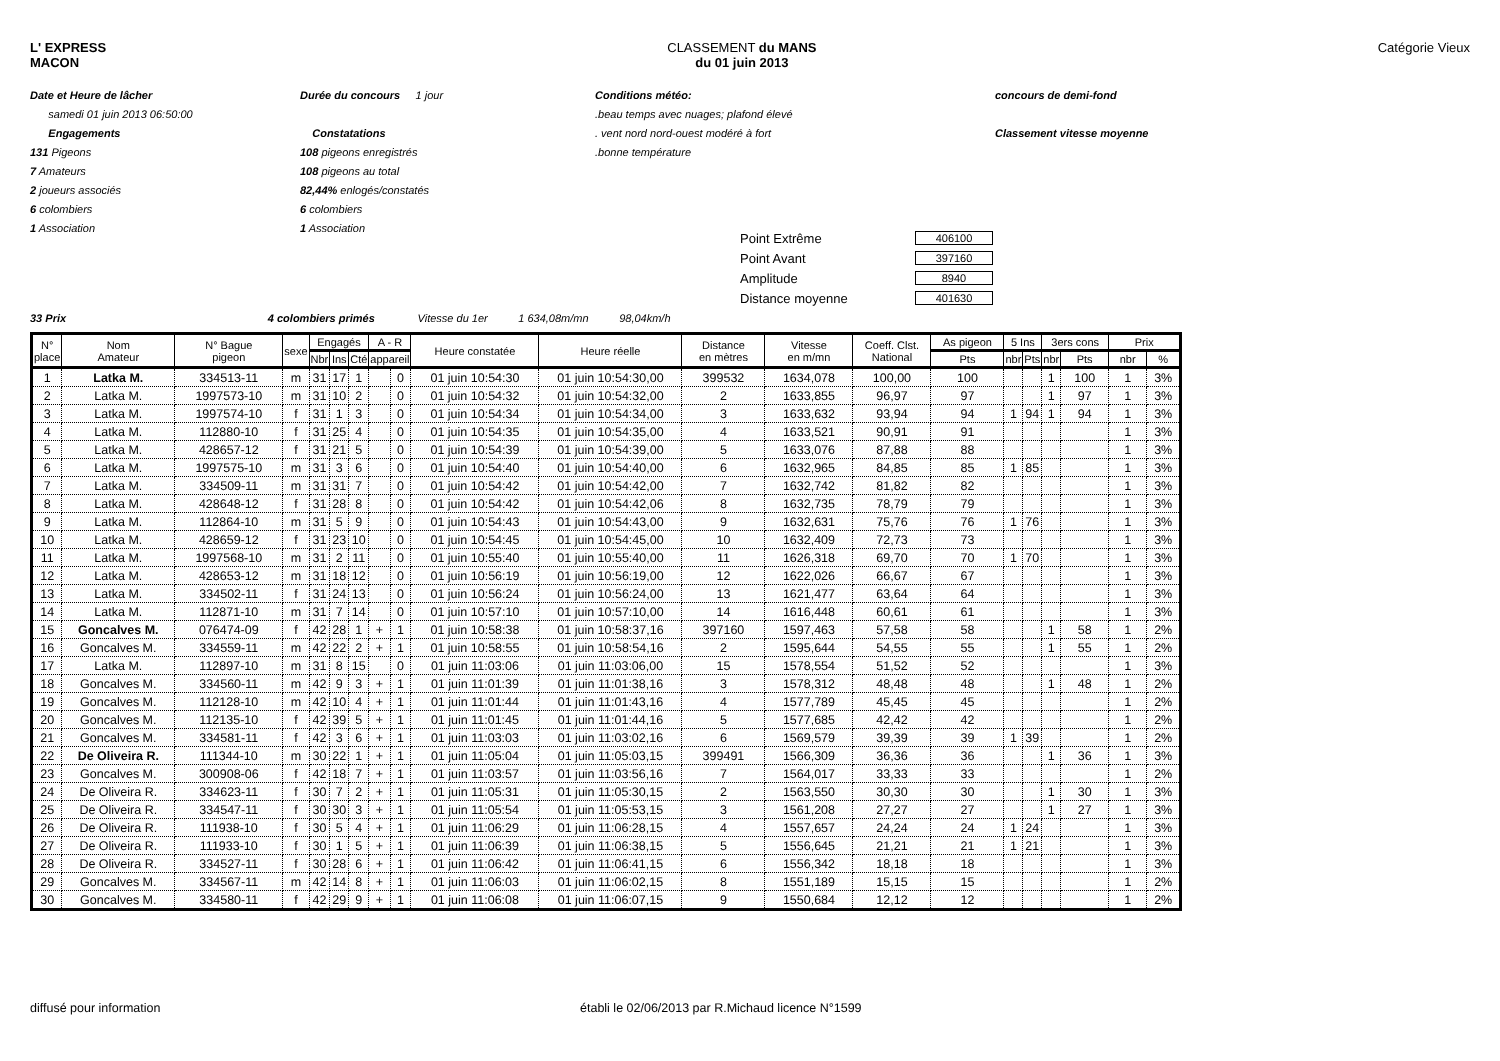L' EXPRESS
MACON
CLASSEMENT du MANS
du 01 juin 2013
Catégorie Vieux
Date et Heure de lâcher
samedi 01 juin 2013 06:50:00
Engagements
131 Pigeons
7 Amateurs
2 joueurs associés
6 colombiers
1 Association
Durée du concours 1 jour
Constatations
108 pigeons enregistrés
108 pigeons au total
82,44% enlogés/constatés
6 colombiers
1 Association
Conditions météo:
.beau temps avec nuages; plafond élevé
. vent nord nord-ouest modéré à fort
.bonne température
concours de demi-fond
Classement vitesse moyenne
Point Extrême 406100
Point Avant 397160
Amplitude 8940
Distance moyenne 401630
33 Prix 4 colombiers primés Vitesse du 1er 1 634,08m/mn 98,04km/h
| N° place | Nom Amateur | N° Bague pigeon | sexe | Engagés | | | A - R | | Heure constatée | Heure réelle | Distance en mètres | Vitesse en m/mn | Coeff. Clst. National | As pigeon | 5 Ins | | 3ers cons | | Prix | |
| --- | --- | --- | --- | --- | --- | --- | --- | --- | --- | --- | --- | --- | --- | --- | --- | --- | --- | --- | --- | --- |
| | | | | Nbr | Ins | Cté | appareil | | | | | | | Pts | nbr | Pts | nbr | Pts | nbr | % |
| 1 | Latka M. | 334513-11 | m | 31 | 17 | 1 | | 0 | 01 juin 10:54:30 | 01 juin 10:54:30,00 | 399532 | 1634,078 | 100,00 | 100 | | | 1 | 100 | 1 | 3% |
| 2 | Latka M. | 1997573-10 | m | 31 | 10 | 2 | | 0 | 01 juin 10:54:32 | 01 juin 10:54:32,00 | 2 | 1633,855 | 96,97 | 97 | | | 1 | 97 | 1 | 3% |
| 3 | Latka M. | 1997574-10 | f | 31 | 1 | 3 | | 0 | 01 juin 10:54:34 | 01 juin 10:54:34,00 | 3 | 1633,632 | 93,94 | 94 | 1 | 94 | 1 | 94 | 1 | 3% |
| 4 | Latka M. | 112880-10 | f | 31 | 25 | 4 | | 0 | 01 juin 10:54:35 | 01 juin 10:54:35,00 | 4 | 1633,521 | 90,91 | 91 | | | | | 1 | 3% |
| 5 | Latka M. | 428657-12 | f | 31 | 21 | 5 | | 0 | 01 juin 10:54:39 | 01 juin 10:54:39,00 | 5 | 1633,076 | 87,88 | 88 | | | | | 1 | 3% |
| 6 | Latka M. | 1997575-10 | m | 31 | 3 | 6 | | 0 | 01 juin 10:54:40 | 01 juin 10:54:40,00 | 6 | 1632,965 | 84,85 | 85 | 1 | 85 | | | 1 | 3% |
| 7 | Latka M. | 334509-11 | m | 31 | 31 | 7 | | 0 | 01 juin 10:54:42 | 01 juin 10:54:42,00 | 7 | 1632,742 | 81,82 | 82 | | | | | 1 | 3% |
| 8 | Latka M. | 428648-12 | f | 31 | 28 | 8 | | 0 | 01 juin 10:54:42 | 01 juin 10:54:42,06 | 8 | 1632,735 | 78,79 | 79 | | | | | 1 | 3% |
| 9 | Latka M. | 112864-10 | m | 31 | 5 | 9 | | 0 | 01 juin 10:54:43 | 01 juin 10:54:43,00 | 9 | 1632,631 | 75,76 | 76 | 1 | 76 | | | 1 | 3% |
| 10 | Latka M. | 428659-12 | f | 31 | 23 | 10 | | 0 | 01 juin 10:54:45 | 01 juin 10:54:45,00 | 10 | 1632,409 | 72,73 | 73 | | | | | 1 | 3% |
| 11 | Latka M. | 1997568-10 | m | 31 | 2 | 11 | | 0 | 01 juin 10:55:40 | 01 juin 10:55:40,00 | 11 | 1626,318 | 69,70 | 70 | 1 | 70 | | | 1 | 3% |
| 12 | Latka M. | 428653-12 | m | 31 | 18 | 12 | | 0 | 01 juin 10:56:19 | 01 juin 10:56:19,00 | 12 | 1622,026 | 66,67 | 67 | | | | | 1 | 3% |
| 13 | Latka M. | 334502-11 | f | 31 | 24 | 13 | | 0 | 01 juin 10:56:24 | 01 juin 10:56:24,00 | 13 | 1621,477 | 63,64 | 64 | | | | | 1 | 3% |
| 14 | Latka M. | 112871-10 | m | 31 | 7 | 14 | | 0 | 01 juin 10:57:10 | 01 juin 10:57:10,00 | 14 | 1616,448 | 60,61 | 61 | | | | | 1 | 3% |
| 15 | Goncalves M. | 076474-09 | f | 42 | 28 | 1 | + | 1 | 01 juin 10:58:38 | 01 juin 10:58:37,16 | 397160 | 1597,463 | 57,58 | 58 | | | 1 | 58 | 1 | 2% |
| 16 | Goncalves M. | 334559-11 | m | 42 | 22 | 2 | + | 1 | 01 juin 10:58:55 | 01 juin 10:58:54,16 | 2 | 1595,644 | 54,55 | 55 | | | 1 | 55 | 1 | 2% |
| 17 | Latka M. | 112897-10 | m | 31 | 8 | 15 | | 0 | 01 juin 11:03:06 | 01 juin 11:03:06,00 | 15 | 1578,554 | 51,52 | 52 | | | | | 1 | 3% |
| 18 | Goncalves M. | 334560-11 | m | 42 | 9 | 3 | + | 1 | 01 juin 11:01:39 | 01 juin 11:01:38,16 | 3 | 1578,312 | 48,48 | 48 | | | 1 | 48 | 1 | 2% |
| 19 | Goncalves M. | 112128-10 | m | 42 | 10 | 4 | + | 1 | 01 juin 11:01:44 | 01 juin 11:01:43,16 | 4 | 1577,789 | 45,45 | 45 | | | | | 1 | 2% |
| 20 | Goncalves M. | 112135-10 | f | 42 | 39 | 5 | + | 1 | 01 juin 11:01:45 | 01 juin 11:01:44,16 | 5 | 1577,685 | 42,42 | 42 | | | | | 1 | 2% |
| 21 | Goncalves M. | 334581-11 | f | 42 | 3 | 6 | + | 1 | 01 juin 11:03:03 | 01 juin 11:03:02,16 | 6 | 1569,579 | 39,39 | 39 | 1 | 39 | | | 1 | 2% |
| 22 | De Oliveira R. | 111344-10 | m | 30 | 22 | 1 | + | 1 | 01 juin 11:05:04 | 01 juin 11:05:03,15 | 399491 | 1566,309 | 36,36 | 36 | | | 1 | 36 | 1 | 3% |
| 23 | Goncalves M. | 300908-06 | f | 42 | 18 | 7 | + | 1 | 01 juin 11:03:57 | 01 juin 11:03:56,16 | 7 | 1564,017 | 33,33 | 33 | | | | | 1 | 2% |
| 24 | De Oliveira R. | 334623-11 | f | 30 | 7 | 2 | + | 1 | 01 juin 11:05:31 | 01 juin 11:05:30,15 | 2 | 1563,550 | 30,30 | 30 | | | 1 | 30 | 1 | 3% |
| 25 | De Oliveira R. | 334547-11 | f | 30 | 30 | 3 | + | 1 | 01 juin 11:05:54 | 01 juin 11:05:53,15 | 3 | 1561,208 | 27,27 | 27 | | | 1 | 27 | 1 | 3% |
| 26 | De Oliveira R. | 111938-10 | f | 30 | 5 | 4 | + | 1 | 01 juin 11:06:29 | 01 juin 11:06:28,15 | 4 | 1557,657 | 24,24 | 24 | 1 | 24 | | | 1 | 3% |
| 27 | De Oliveira R. | 111933-10 | f | 30 | 1 | 5 | + | 1 | 01 juin 11:06:39 | 01 juin 11:06:38,15 | 5 | 1556,645 | 21,21 | 21 | 1 | 21 | | | 1 | 3% |
| 28 | De Oliveira R. | 334527-11 | f | 30 | 28 | 6 | + | 1 | 01 juin 11:06:42 | 01 juin 11:06:41,15 | 6 | 1556,342 | 18,18 | 18 | | | | | 1 | 3% |
| 29 | Goncalves M. | 334567-11 | m | 42 | 14 | 8 | + | 1 | 01 juin 11:06:03 | 01 juin 11:06:02,15 | 8 | 1551,189 | 15,15 | 15 | | | | | 1 | 2% |
| 30 | Goncalves M. | 334580-11 | f | 42 | 29 | 9 | + | 1 | 01 juin 11:06:08 | 01 juin 11:06:07,15 | 9 | 1550,684 | 12,12 | 12 | | | | | 1 | 2% |
diffusé pour information établi le 02/06/2013 par R.Michaud licence N°1599